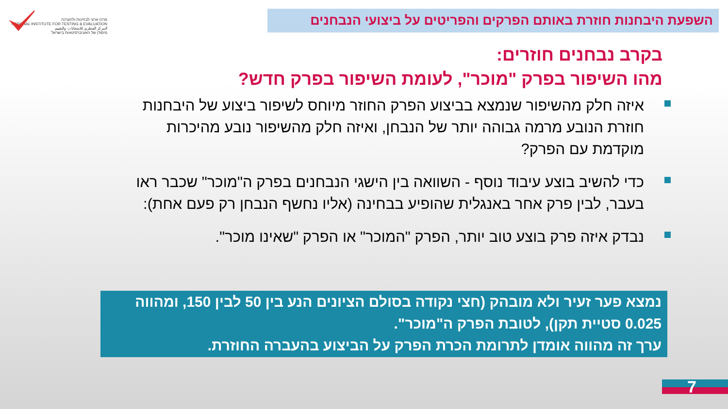מרכז ארצי לבחינות ולהערכה
NATIONAL INSTITUTE FOR TESTING & EVALUATION
المركز القطري للامتحانات والتقييم
מיסודן של האוניברסיטאות בישראל
השפעת היבחנות חוזרת באותם הפרקים והפריטים על ביצועי הנבחנים
בקרב נבחנים חוזרים:
מהו השיפור בפרק "מוכר", לעומת השיפור בפרק חדש?
איזה חלק מהשיפור שנמצא בביצוע הפרק החוזר מיוחס לשיפור ביצוע של היבחנות חוזרת הנובע מרמה גבוהה יותר של הנבחן, ואיזה חלק מהשיפור נובע מהיכרות מוקדמת עם הפרק?
כדי להשיב בוצע עיבוד נוסף - השוואה בין הישגי הנבחנים בפרק ה"מוכר" שכבר ראו בעבר, לבין פרק אחר באנגלית שהופיע בבחינה (אליו נחשף הנבחן רק פעם אחת):
נבדק איזה פרק בוצע טוב יותר, הפרק "המוכר" או הפרק "שאינו מוכר".
נמצא פער זעיר ולא מובהק (חצי נקודה בסולם הציונים הנע בין 50 לבין 150, ומהווה 0.025 סטיית תקן), לטובת הפרק ה"מוכר".
ערך זה מהווה אומדן לתרומת הכרת הפרק על הביצוע בהעברה החוזרת.
7